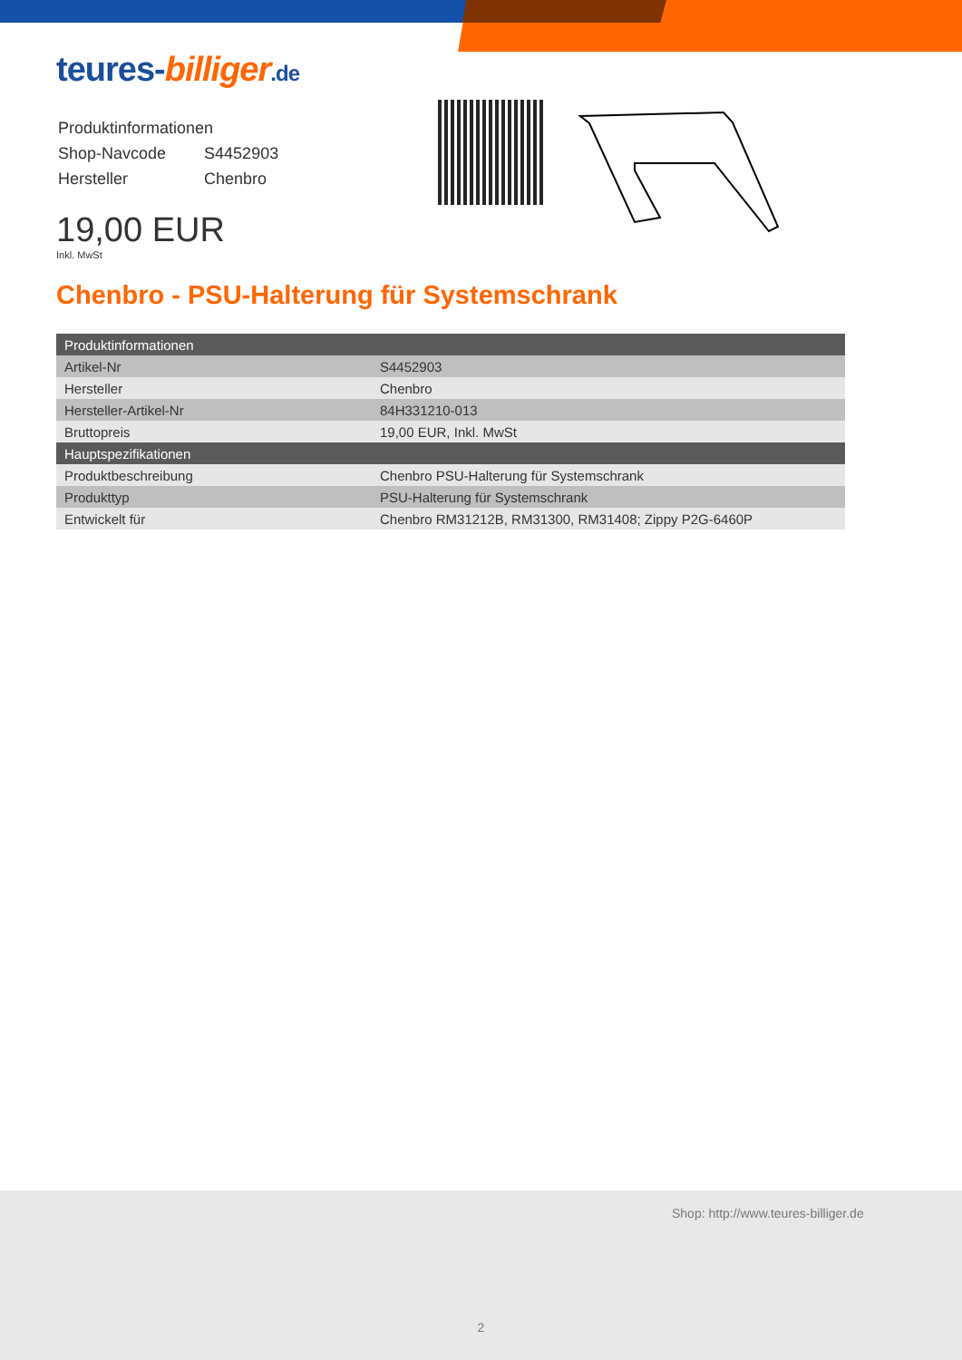teures-billiger.de
| Produktinformationen | |
| Shop-Navcode | S4452903 |
| Hersteller | Chenbro |
19,00 EUR
Inkl. MwSt
Chenbro - PSU-Halterung für Systemschrank
| Produktinformationen | |
| --- | --- |
| Artikel-Nr | S4452903 |
| Hersteller | Chenbro |
| Hersteller-Artikel-Nr | 84H331210-013 |
| Bruttopreis | 19,00 EUR, Inkl. MwSt |
| Hauptspezifikationen | |
| Produktbeschreibung | Chenbro PSU-Halterung für Systemschrank |
| Produkttyp | PSU-Halterung für Systemschrank |
| Entwickelt für | Chenbro RM31212B, RM31300, RM31408; Zippy P2G-6460P |
Shop: http://www.teures-billiger.de
2